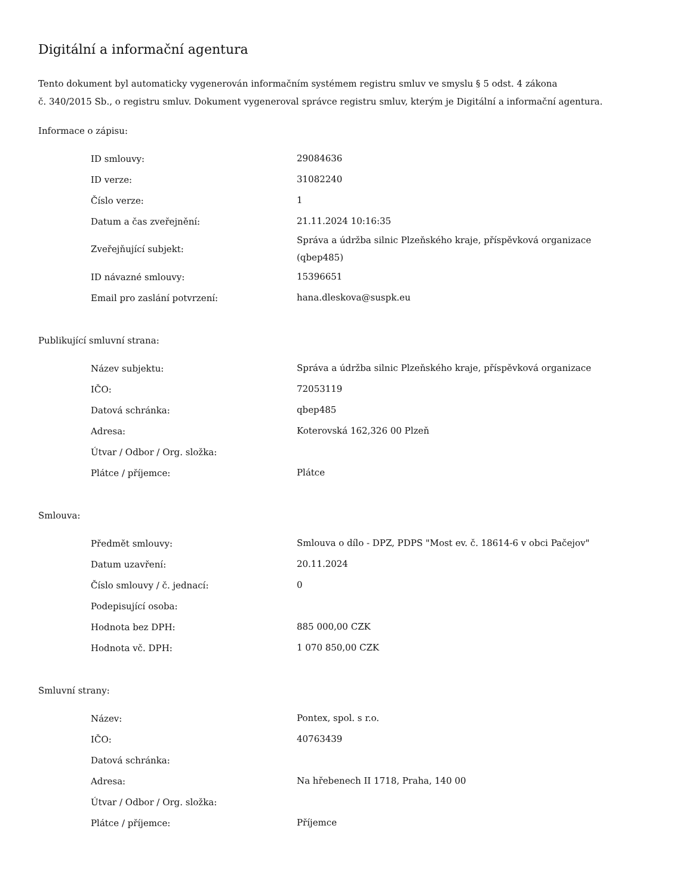Digitální a informační agentura
Tento dokument byl automaticky vygenerován informačním systémem registru smluv ve smyslu § 5 odst. 4 zákona
č. 340/2015 Sb., o registru smluv. Dokument vygeneroval správce registru smluv, kterým je Digitální a informační agentura.
Informace o zápisu:
| ID smlouvy: | 29084636 |
| ID verze: | 31082240 |
| Číslo verze: | 1 |
| Datum a čas zveřejnění: | 21.11.2024 10:16:35 |
| Zveřejňující subjekt: | Správa a údržba silnic Plzeňského kraje, příspěvková organizace (qbep485) |
| ID návazné smlouvy: | 15396651 |
| Email pro zaslání potvrzení: | hana.dleskova@suspk.eu |
Publikující smluvní strana:
| Název subjektu: | Správa a údržba silnic Plzeňského kraje, příspěvková organizace |
| IČO: | 72053119 |
| Datová schránka: | qbep485 |
| Adresa: | Koterovská 162,326 00 Plzeň |
| Útvar / Odbor / Org. složka: | |
| Plátce / příjemce: | Plátce |
Smlouva:
| Předmět smlouvy: | Smlouva o dílo - DPZ, PDPS "Most ev. č. 18614-6 v obci Pačejov" |
| Datum uzavření: | 20.11.2024 |
| Číslo smlouvy / č. jednací: | 0 |
| Podepisující osoba: | |
| Hodnota bez DPH: | 885 000,00 CZK |
| Hodnota vč. DPH: | 1 070 850,00 CZK |
Smluvní strany:
| Název: | Pontex, spol. s r.o. |
| IČO: | 40763439 |
| Datová schránka: | |
| Adresa: | Na hřebenech II 1718, Praha, 140 00 |
| Útvar / Odbor / Org. složka: | |
| Plátce / příjemce: | Příjemce |